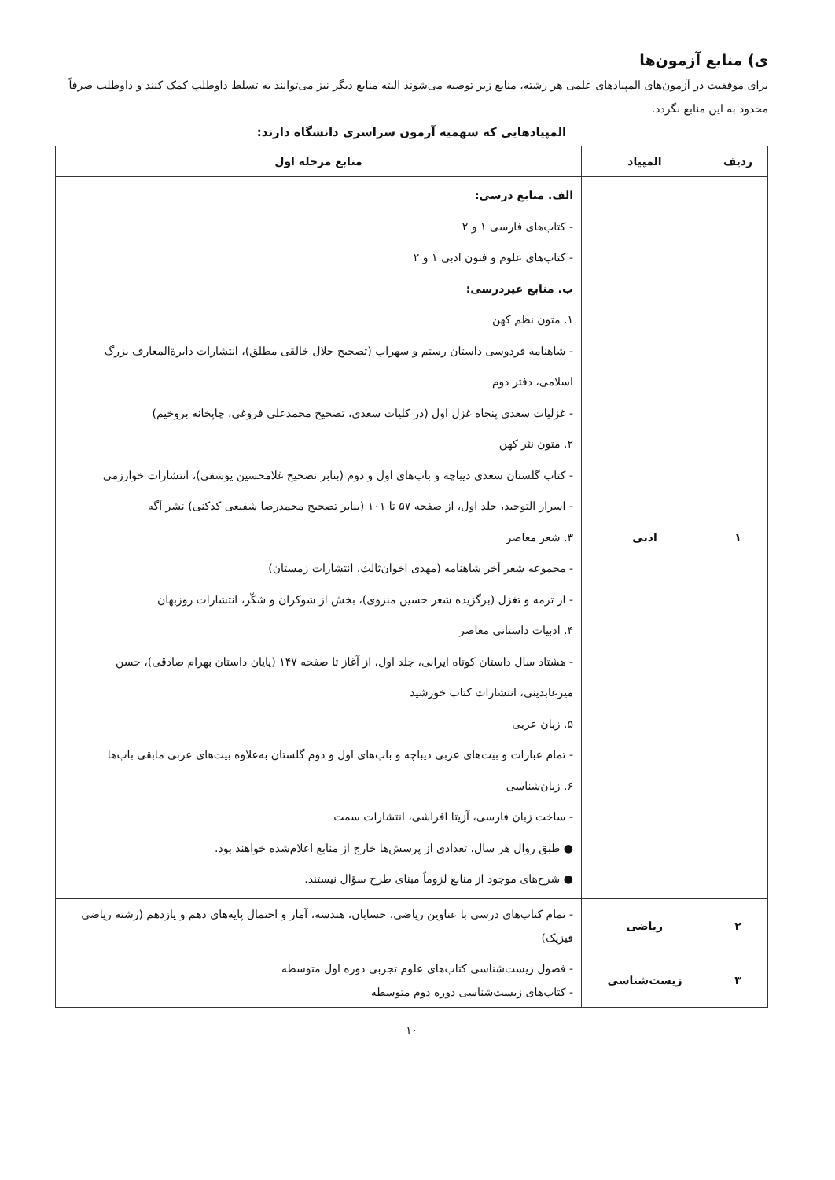ی) منابع آزمون‌ها
برای موفقیت در آزمون‌های المپیادهای علمی هر رشته، منابع زیر توصیه می‌شوند البته منابع دیگر نیز می‌توانند به تسلط داوطلب کمک کنند و داوطلب صرفاً محدود به این منابع نگردد.
المپیادهایی که سهمیه آزمون سراسری دانشگاه دارند:
| ردیف | المپیاد | منابع مرحله اول |
| --- | --- | --- |
| ۱ | ادبی | الف. منابع درسی: - کتاب‌های فارسی ۱ و ۲ - کتاب‌های علوم و فنون ادبی ۱ و ۲ ب. منابع غیردرسی: ۱. متون نظم کهن - شاهنامه فردوسی داستان رستم و سهراب (تصحیح جلال خالقی مطلق)، انتشارات دایرةالمعارف بزرگ اسلامی، دفتر دوم - غزلیات سعدی پنجاه غزل اول (در کلیات سعدی، تصحیح محمدعلی فروغی، چاپخانه بروخیم) ۲. متون نثر کهن - کتاب گلستان سعدی دیباچه و باب‌های اول و دوم (بنابر تصحیح غلامحسین یوسفی)، انتشارات خوارزمی - اسرار التوحید، جلد اول، از صفحه ۵۷ تا ۱۰۱ (بنابر تصحیح محمدرضا شفیعی کدکنی) نشر آگه ۳. شعر معاصر - مجموعه شعر آخر شاهنامه (مهدی اخوان‌ثالث، انتشارات زمستان) - از ترمه و تغزل (برگزیده شعر حسین منزوی)، بخش از شوکران و شکّر، انتشارات روزبهان ۴. ادبیات داستانی معاصر - هشتاد سال داستان کوتاه ایرانی، جلد اول، از آغاز تا صفحه ۱۴۷ (پایان داستان بهرام صادقی)، حسن میرعابدینی، انتشارات کتاب خورشید ۵. زبان عربی - تمام عبارات و بیت‌های عربی دیباچه و باب‌های اول و دوم گلستان به‌علاوه بیت‌های عربی مابقی باب‌ها ۶. زبان‌شناسی - ساخت زبان فارسی، آزیتا افراشی، انتشارات سمت ● طبق روال هر سال، تعدادی از پرسش‌ها خارج از منابع اعلام‌شده خواهند بود. ● شرح‌های موجود از منابع لزوماً مبنای طرح سؤال نیستند. |
| ۲ | ریاضی | - تمام کتاب‌های درسی با عناوین ریاضی، حسابان، هندسه، آمار و احتمال پایه‌های دهم و یازدهم (رشته ریاضی فیزیک) |
| ۳ | زیست‌شناسی | - فصول زیست‌شناسی کتاب‌های علوم تجربی دوره اول متوسطه - کتاب‌های زیست‌شناسی دوره دوم متوسطه |
۱۰